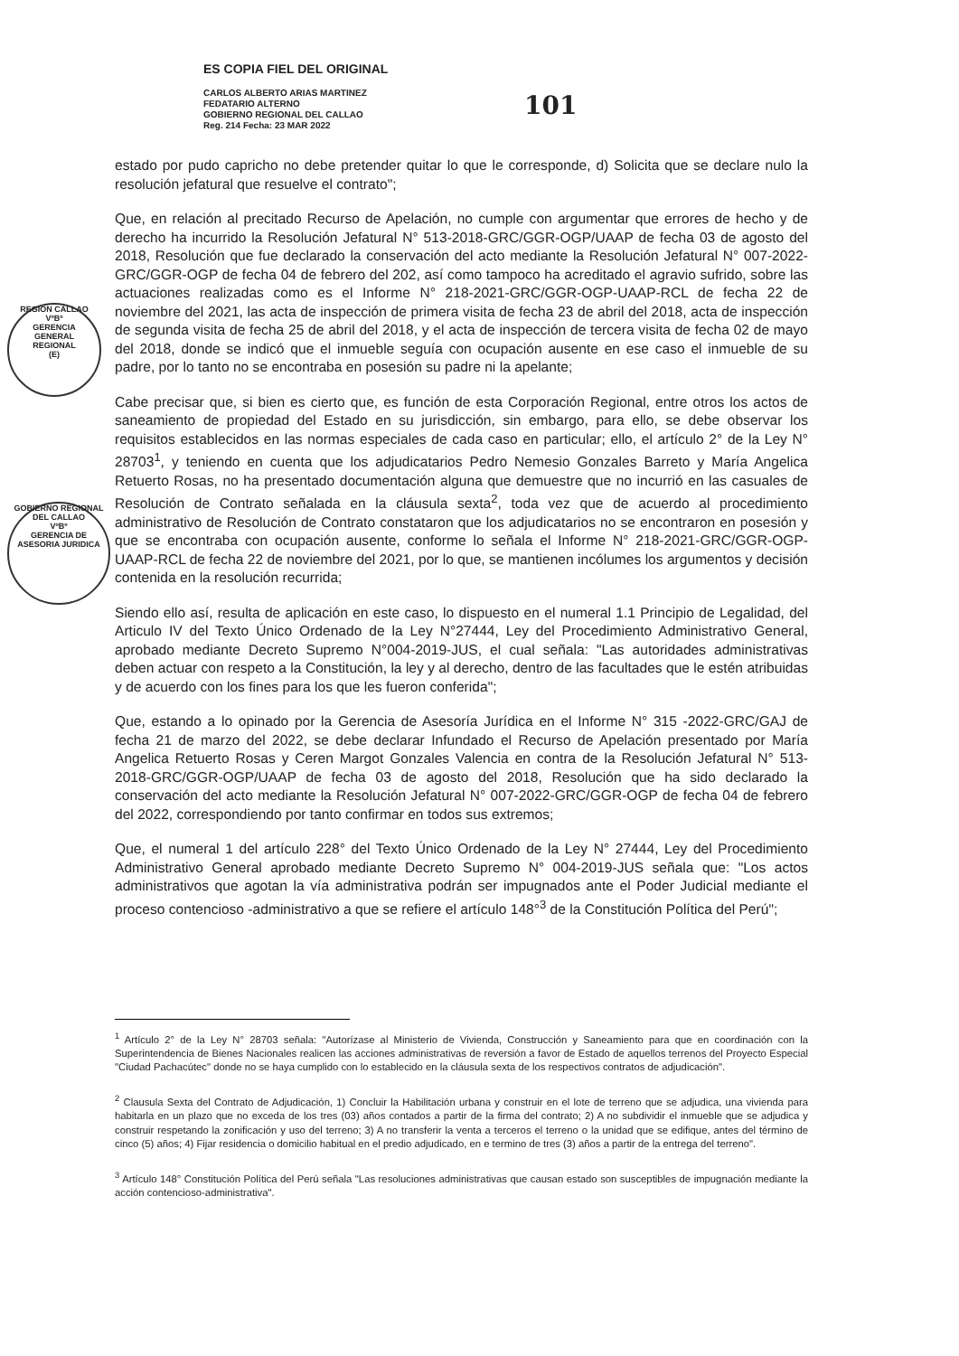ES COPIA FIEL DEL ORIGINAL
CARLOS ALBERTO ARIAS MARTINEZ
FEDATARIO ALTERNO
GOBIERNO REGIONAL DEL CALLAO
Reg. 214 Fecha: 23 MAR 2022
101
REGION CALLAO
VºBº
GERENCIA
GENERAL
REGIONAL
(E)
GOBIERNO REGIONAL DEL CALLAO
VºBº
GERENCIA DE ASESORIA JURIDICA
estado por pudo capricho no debe pretender quitar lo que le corresponde, d) Solicita que se declare nulo la resolución jefatural que resuelve el contrato";
Que, en relación al precitado Recurso de Apelación, no cumple con argumentar que errores de hecho y de derecho ha incurrido la Resolución Jefatural N° 513-2018-GRC/GGR-OGP/UAAP de fecha 03 de agosto del 2018, Resolución que fue declarado la conservación del acto mediante la Resolución Jefatural N° 007-2022-GRC/GGR-OGP de fecha 04 de febrero del 202, así como tampoco ha acreditado el agravio sufrido, sobre las actuaciones realizadas como es el Informe N° 218-2021-GRC/GGR-OGP-UAAP-RCL de fecha 22 de noviembre del 2021, las acta de inspección de primera visita de fecha 23 de abril del 2018, acta de inspección de segunda visita de fecha 25 de abril del 2018, y el acta de inspección de tercera visita de fecha 02 de mayo del 2018, donde se indicó que el inmueble seguía con ocupación ausente en ese caso el inmueble de su padre, por lo tanto no se encontraba en posesión su padre ni la apelante;
Cabe precisar que, si bien es cierto que, es función de esta Corporación Regional, entre otros los actos de saneamiento de propiedad del Estado en su jurisdicción, sin embargo, para ello, se debe observar los requisitos establecidos en las normas especiales de cada caso en particular; ello, el artículo 2° de la Ley N° 28703<sup>1</sup>, y teniendo en cuenta que los adjudicatarios Pedro Nemesio Gonzales Barreto y María Angelica Retuerto Rosas, no ha presentado documentación alguna que demuestre que no incurrió en las casuales de Resolución de Contrato señalada en la cláusula sexta<sup>2</sup>, toda vez que de acuerdo al procedimiento administrativo de Resolución de Contrato constataron que los adjudicatarios no se encontraron en posesión y que se encontraba con ocupación ausente, conforme lo señala el Informe N° 218-2021-GRC/GGR-OGP-UAAP-RCL de fecha 22 de noviembre del 2021, por lo que, se mantienen incólumes los argumentos y decisión contenida en la resolución recurrida;
Siendo ello así, resulta de aplicación en este caso, lo dispuesto en el numeral 1.1 Principio de Legalidad, del Articulo IV del Texto Único Ordenado de la Ley N°27444, Ley del Procedimiento Administrativo General, aprobado mediante Decreto Supremo N°004-2019-JUS, el cual señala: "Las autoridades administrativas deben actuar con respeto a la Constitución, la ley y al derecho, dentro de las facultades que le estén atribuidas y de acuerdo con los fines para los que les fueron conferida";
Que, estando a lo opinado por la Gerencia de Asesoría Jurídica en el Informe N° 315 -2022-GRC/GAJ de fecha 21 de marzo del 2022, se debe declarar Infundado el Recurso de Apelación presentado por María Angelica Retuerto Rosas y Ceren Margot Gonzales Valencia en contra de la Resolución Jefatural N° 513-2018-GRC/GGR-OGP/UAAP de fecha 03 de agosto del 2018, Resolución que ha sido declarado la conservación del acto mediante la Resolución Jefatural N° 007-2022-GRC/GGR-OGP de fecha 04 de febrero del 2022, correspondiendo por tanto confirmar en todos sus extremos;
Que, el numeral 1 del artículo 228° del Texto Único Ordenado de la Ley N° 27444, Ley del Procedimiento Administrativo General aprobado mediante Decreto Supremo N° 004-2019-JUS señala que: "Los actos administrativos que agotan la vía administrativa podrán ser impugnados ante el Poder Judicial mediante el proceso contencioso -administrativo a que se refiere el artículo 148°<sup>3</sup> de la Constitución Política del Perú";
<sup>1</sup> Artículo 2° de la Ley N° 28703 señala: "Autorízase al Ministerio de Vivienda, Construcción y Saneamiento para que en coordinación con la Superintendencia de Bienes Nacionales realicen las acciones administrativas de reversión a favor de Estado de aquellos terrenos del Proyecto Especial "Ciudad Pachacútec" donde no se haya cumplido con lo establecido en la cláusula sexta de los respectivos contratos de adjudicación".
<sup>2</sup> Clausula Sexta del Contrato de Adjudicación, 1) Concluir la Habilitación urbana y construir en el lote de terreno que se adjudica, una vivienda para habitarla en un plazo que no exceda de los tres (03) años contados a partir de la firma del contrato; 2) A no subdividir el inmueble que se adjudica y construir respetando la zonificación y uso del terreno; 3) A no transferir la venta a terceros el terreno o la unidad que se edifique, antes del término de cinco (5) años; 4) Fijar residencia o domicilio habitual en el predio adjudicado, en e termino de tres (3) años a partir de la entrega del terreno".
<sup>3</sup> Artículo 148° Constitución Política del Perú señala "Las resoluciones administrativas que causan estado son susceptibles de impugnación mediante la acción contencioso-administrativa".